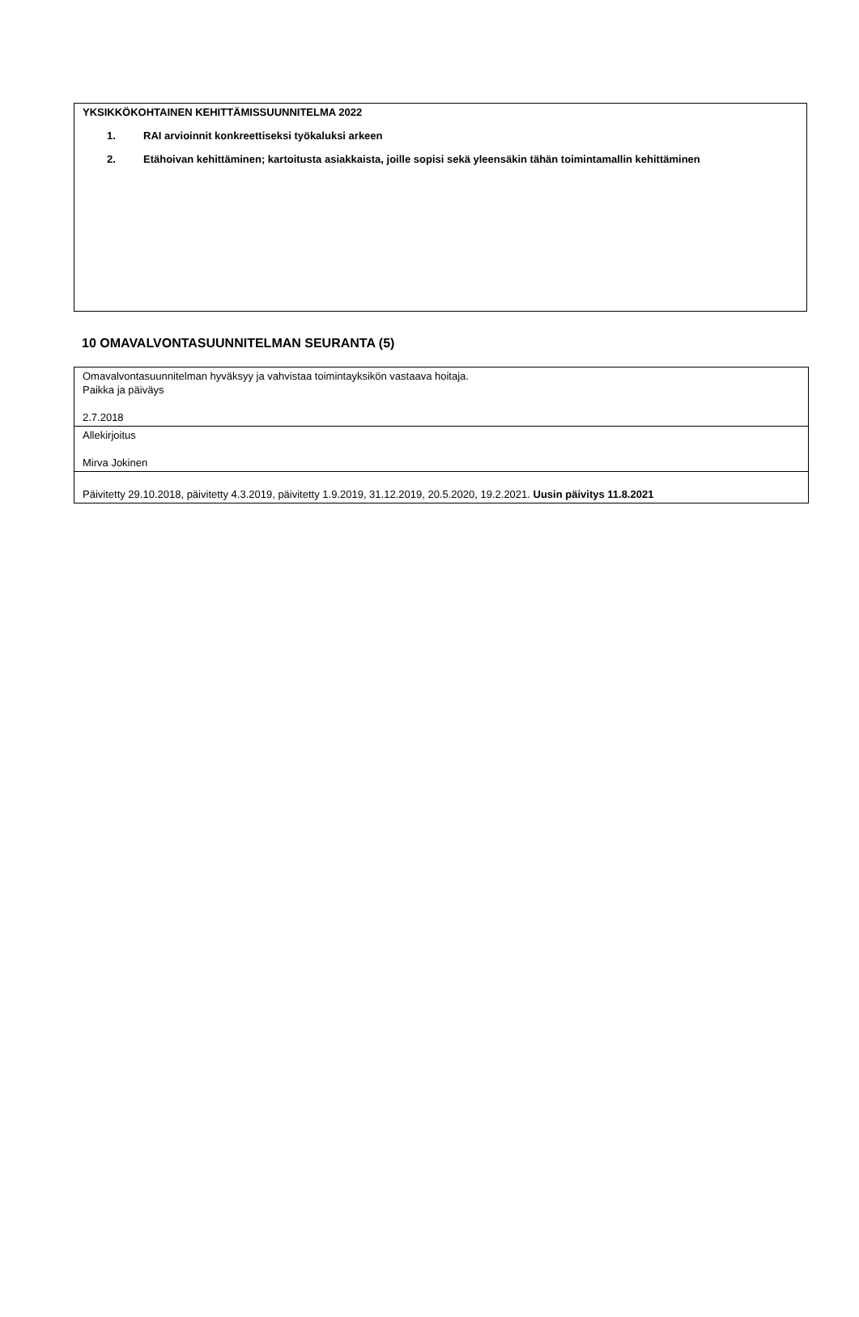YKSIKKÖKOHTAINEN KEHITTÄMISSUUNNITELMA 2022
1. RAI arvioinnit konkreettiseksi työkaluksi arkeen
2. Etähoivan kehittäminen; kartoitusta asiakkaista, joille sopisi sekä yleensäkin tähän toimintamallin kehittäminen
10 OMAVALVONTASUUNNITELMAN SEURANTA (5)
| Omavalvontasuunnitelman hyväksyy ja vahvistaa toimintayksikön vastaava hoitaja. Paikka ja päiväys 2.7.2018 |
| Allekirjoitus Mirva Jokinen |
| Päivitetty 29.10.2018, päivitetty 4.3.2019, päivitetty 1.9.2019, 31.12.2019, 20.5.2020, 19.2.2021. Uusin päivitys 11.8.2021 |